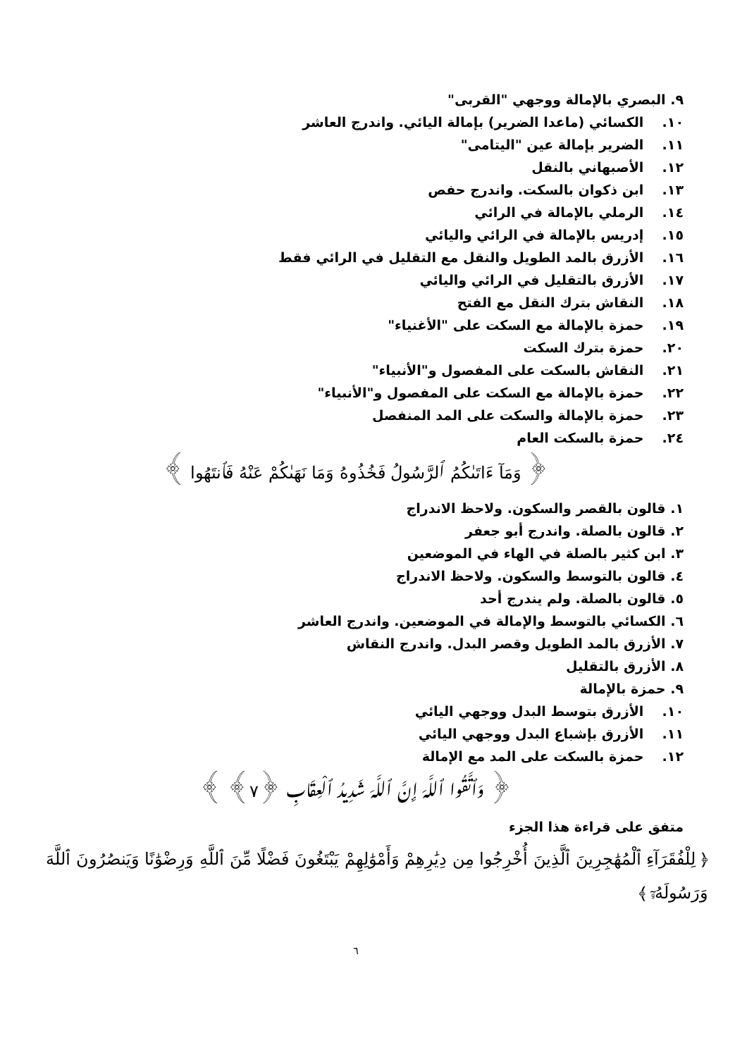٩. البصري بالإمالة ووجهي "القربى"
١٠. الكسائي (ماعدا الضرير) بإمالة اليائي. واندرج العاشر
١١. الضرير بإمالة عين "اليتامى"
١٢. الأصبهاني بالنقل
١٣. ابن ذكوان بالسكت. واندرج حفص
١٤. الرملي بالإمالة في الرائي
١٥. إدريس بالإمالة في الرائي واليائي
١٦. الأزرق بالمد الطويل والنقل مع التقليل في الرائي فقط
١٧. الأزرق بالتقليل في الرائي واليائي
١٨. النقاش بترك النقل مع الفتح
١٩. حمزة بالإمالة مع السكت على "الأغنياء"
٢٠. حمزة بترك السكت
٢١. النقاش بالسكت على المفصول و"الأنبياء"
٢٢. حمزة بالإمالة مع السكت على المفصول و"الأنبياء"
٢٣. حمزة بالإمالة والسكت على المد المنفصل
٢٤. حمزة بالسكت العام
﴿ وَمَآ ءَاتَىٰكُمُ ٱلرَّسُولُ فَخُذُوهُ وَمَا نَهَىٰكُمْ عَنْهُ فَٱنتَهُوا ﴾
١. قالون بالقصر والسكون. ولاحظ الاندراج
٢. قالون بالصلة. واندرج أبو جعفر
٣. ابن كثير بالصلة في الهاء في الموضعين
٤. قالون بالتوسط والسكون. ولاحظ الاندراج
٥. قالون بالصلة. ولم يندرج أحد
٦. الكسائي بالتوسط والإمالة في الموضعين. واندرج العاشر
٧. الأزرق بالمد الطويل وقصر البدل. واندرج النقاش
٨. الأزرق بالتقليل
٩. حمزة بالإمالة
١٠. الأزرق بتوسط البدل ووجهي اليائي
١١. الأزرق بإشباع البدل ووجهي اليائي
١٢. حمزة بالسكت على المد مع الإمالة
﴿ وَٱتَّقُوا ٱللَّهَ إِنَّ ٱللَّهَ شَدِيدُ ٱلْعِقَابِ ﴿٧﴾ ﴾
متفق على قراءة هذا الجزء
﴿ لِلْفُقَرَآءِ ٱلْمُهَٰجِرِينَ ٱلَّذِينَ أُخْرِجُوا مِن دِيَٰرِهِمْ وَأَمْوَٰلِهِمْ يَبْتَغُونَ فَضْلًا مِّنَ ٱللَّهِ وَرِضْوَٰنًا وَيَنصُرُونَ ٱللَّهَ وَرَسُولَهُۥٓ ﴾
٦